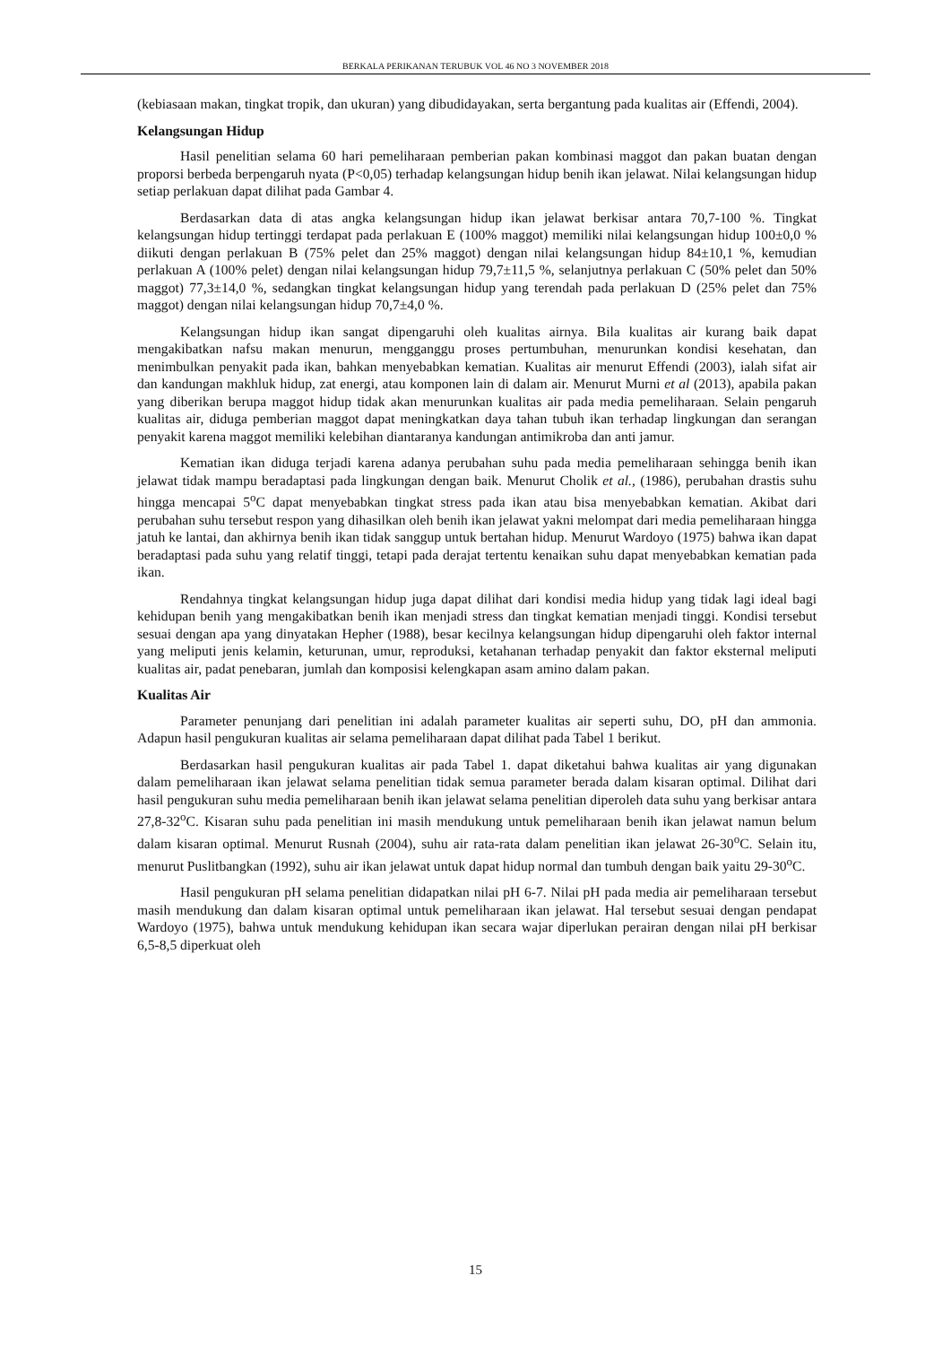BERKALA PERIKANAN TERUBUK VOL 46 NO 3 NOVEMBER 2018
(kebiasaan makan, tingkat tropik, dan ukuran) yang dibudidayakan, serta bergantung pada kualitas air (Effendi, 2004).
Kelangsungan Hidup
Hasil penelitian selama 60 hari pemeliharaan pemberian pakan kombinasi maggot dan pakan buatan dengan proporsi berbeda berpengaruh nyata (P<0,05) terhadap kelangsungan hidup benih ikan jelawat. Nilai kelangsungan hidup setiap perlakuan dapat dilihat pada Gambar 4.
Berdasarkan data di atas angka kelangsungan hidup ikan jelawat berkisar antara 70,7-100 %. Tingkat kelangsungan hidup tertinggi terdapat pada perlakuan E (100% maggot) memiliki nilai kelangsungan hidup 100±0,0 % diikuti dengan perlakuan B (75% pelet dan 25% maggot) dengan nilai kelangsungan hidup 84±10,1 %, kemudian perlakuan A (100% pelet) dengan nilai kelangsungan hidup 79,7±11,5 %, selanjutnya perlakuan C (50% pelet dan 50% maggot) 77,3±14,0 %, sedangkan tingkat kelangsungan hidup yang terendah pada perlakuan D (25% pelet dan 75% maggot) dengan nilai kelangsungan hidup 70,7±4,0 %.
Kelangsungan hidup ikan sangat dipengaruhi oleh kualitas airnya. Bila kualitas air kurang baik dapat mengakibatkan nafsu makan menurun, mengganggu proses pertumbuhan, menurunkan kondisi kesehatan, dan menimbulkan penyakit pada ikan, bahkan menyebabkan kematian. Kualitas air menurut Effendi (2003), ialah sifat air dan kandungan makhluk hidup, zat energi, atau komponen lain di dalam air. Menurut Murni et al (2013), apabila pakan yang diberikan berupa maggot hidup tidak akan menurunkan kualitas air pada media pemeliharaan. Selain pengaruh kualitas air, diduga pemberian maggot dapat meningkatkan daya tahan tubuh ikan terhadap lingkungan dan serangan penyakit karena maggot memiliki kelebihan diantaranya kandungan antimikroba dan anti jamur.
Kematian ikan diduga terjadi karena adanya perubahan suhu pada media pemeliharaan sehingga benih ikan jelawat tidak mampu beradaptasi pada lingkungan dengan baik. Menurut Cholik et al., (1986), perubahan drastis suhu hingga mencapai 5<sup>o</sup>C dapat menyebabkan tingkat stress pada ikan atau bisa menyebabkan kematian. Akibat dari perubahan suhu tersebut respon yang dihasilkan oleh benih ikan jelawat yakni melompat dari media pemeliharaan hingga jatuh ke lantai, dan akhirnya benih ikan tidak sanggup untuk bertahan hidup. Menurut Wardoyo (1975) bahwa ikan dapat beradaptasi pada suhu yang relatif tinggi, tetapi pada derajat tertentu kenaikan suhu dapat menyebabkan kematian pada ikan.
Rendahnya tingkat kelangsungan hidup juga dapat dilihat dari kondisi media hidup yang tidak lagi ideal bagi kehidupan benih yang mengakibatkan benih ikan menjadi stress dan tingkat kematian menjadi tinggi. Kondisi tersebut sesuai dengan apa yang dinyatakan Hepher (1988), besar kecilnya kelangsungan hidup dipengaruhi oleh faktor internal yang meliputi jenis kelamin, keturunan, umur, reproduksi, ketahanan terhadap penyakit dan faktor eksternal meliputi kualitas air, padat penebaran, jumlah dan komposisi kelengkapan asam amino dalam pakan.
Kualitas Air
Parameter penunjang dari penelitian ini adalah parameter kualitas air seperti suhu, DO, pH dan ammonia. Adapun hasil pengukuran kualitas air selama pemeliharaan dapat dilihat pada Tabel 1 berikut.
Berdasarkan hasil pengukuran kualitas air pada Tabel 1. dapat diketahui bahwa kualitas air yang digunakan dalam pemeliharaan ikan jelawat selama penelitian tidak semua parameter berada dalam kisaran optimal. Dilihat dari hasil pengukuran suhu media pemeliharaan benih ikan jelawat selama penelitian diperoleh data suhu yang berkisar antara 27,8-32<sup>o</sup>C. Kisaran suhu pada penelitian ini masih mendukung untuk pemeliharaan benih ikan jelawat namun belum dalam kisaran optimal. Menurut Rusnah (2004), suhu air rata-rata dalam penelitian ikan jelawat 26-30<sup>o</sup>C. Selain itu, menurut Puslitbangkan (1992), suhu air ikan jelawat untuk dapat hidup normal dan tumbuh dengan baik yaitu 29-30<sup>o</sup>C.
Hasil pengukuran pH selama penelitian didapatkan nilai pH 6-7. Nilai pH pada media air pemeliharaan tersebut masih mendukung dan dalam kisaran optimal untuk pemeliharaan ikan jelawat. Hal tersebut sesuai dengan pendapat Wardoyo (1975), bahwa untuk mendukung kehidupan ikan secara wajar diperlukan perairan dengan nilai pH berkisar 6,5-8,5 diperkuat oleh
15